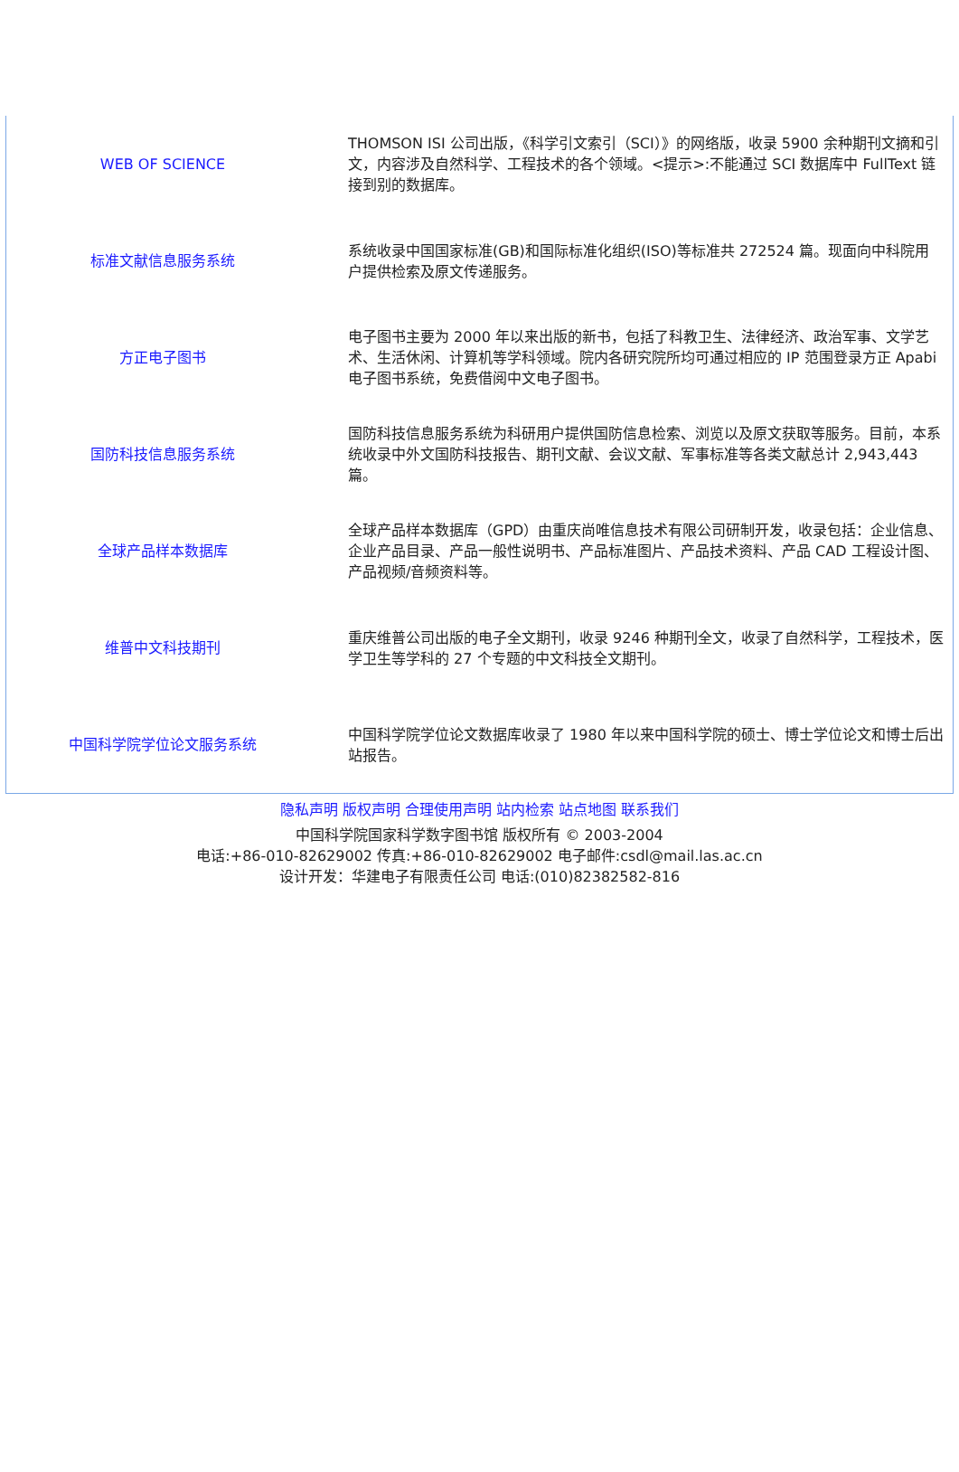| WEB OF SCIENCE | THOMSON ISI 公司出版，《科学引文索引（SCI）》的网络版，收录 5900 余种期刊文摘和引文，内容涉及自然科学、工程技术的各个领域。<提示>:不能通过 SCI 数据库中 FullText 链接到别的数据库。 |
| 标准文献信息服务系统 | 系统收录中国国家标准(GB)和国际标准化组织(ISO)等标准共 272524 篇。现面向中科院用户提供检索及原文传递服务。 |
| 方正电子图书 | 电子图书主要为 2000 年以来出版的新书，包括了科教卫生、法律经济、政治军事、文学艺术、生活休闲、计算机等学科领域。院内各研究院所均可通过相应的 IP 范围登录方正 Apabi 电子图书系统，免费借阅中文电子图书。 |
| 国防科技信息服务系统 | 国防科技信息服务系统为科研用户提供国防信息检索、浏览以及原文获取等服务。目前，本系统收录中外文国防科技报告、期刊文献、会议文献、军事标准等各类文献总计 2,943,443 篇。 |
| 全球产品样本数据库 | 全球产品样本数据库（GPD）由重庆尚唯信息技术有限公司研制开发，收录包括：企业信息、企业产品目录、产品一般性说明书、产品标准图片、产品技术资料、产品 CAD 工程设计图、产品视频/音频资料等。 |
| 维普中文科技期刊 | 重庆维普公司出版的电子全文期刊，收录 9246 种期刊全文，收录了自然科学，工程技术，医学卫生等学科的 27 个专题的中文科技全文期刊。 |
| 中国科学院学位论文服务系统 | 中国科学院学位论文数据库收录了 1980 年以来中国科学院的硕士、博士学位论文和博士后出站报告。 |
隐私声明 版权声明 合理使用声明 站内检索 站点地图 联系我们
中国科学院国家科学数字图书馆 版权所有 © 2003-2004
电话:+86-010-82629002 传真:+86-010-82629002 电子邮件:csdl@mail.las.ac.cn
设计开发：华建电子有限责任公司 电话:(010)82382582-816